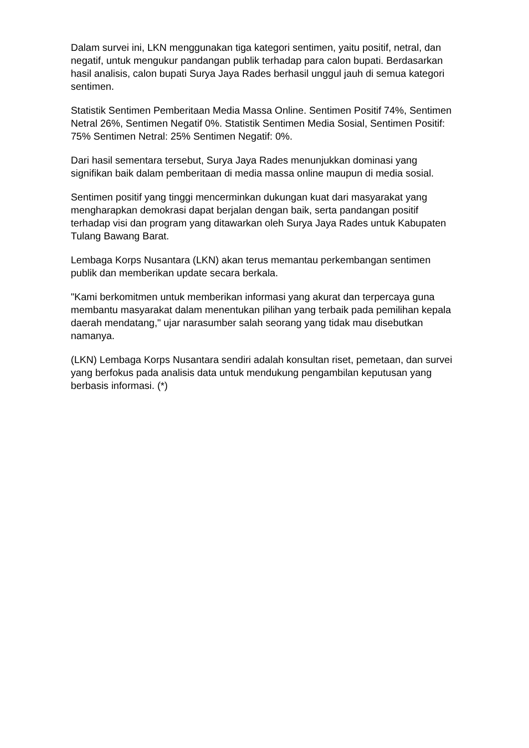Dalam survei ini, LKN menggunakan tiga kategori sentimen, yaitu positif, netral, dan negatif, untuk mengukur pandangan publik terhadap para calon bupati. Berdasarkan hasil analisis, calon bupati Surya Jaya Rades berhasil unggul jauh di semua kategori sentimen.
Statistik Sentimen Pemberitaan Media Massa Online. Sentimen Positif 74%, Sentimen Netral 26%, Sentimen Negatif 0%. Statistik Sentimen Media Sosial, Sentimen Positif: 75% Sentimen Netral: 25% Sentimen Negatif: 0%.
Dari hasil sementara tersebut, Surya Jaya Rades menunjukkan dominasi yang signifikan baik dalam pemberitaan di media massa online maupun di media sosial.
Sentimen positif yang tinggi mencerminkan dukungan kuat dari masyarakat yang mengharapkan demokrasi dapat berjalan dengan baik, serta pandangan positif terhadap visi dan program yang ditawarkan oleh Surya Jaya Rades untuk Kabupaten Tulang Bawang Barat.
Lembaga Korps Nusantara (LKN) akan terus memantau perkembangan sentimen publik dan memberikan update secara berkala.
"Kami berkomitmen untuk memberikan informasi yang akurat dan terpercaya guna membantu masyarakat dalam menentukan pilihan yang terbaik pada pemilihan kepala daerah mendatang," ujar narasumber salah seorang yang tidak mau disebutkan namanya.
(LKN) Lembaga Korps Nusantara sendiri adalah konsultan riset, pemetaan, dan survei yang berfokus pada analisis data untuk mendukung pengambilan keputusan yang berbasis informasi. (*)